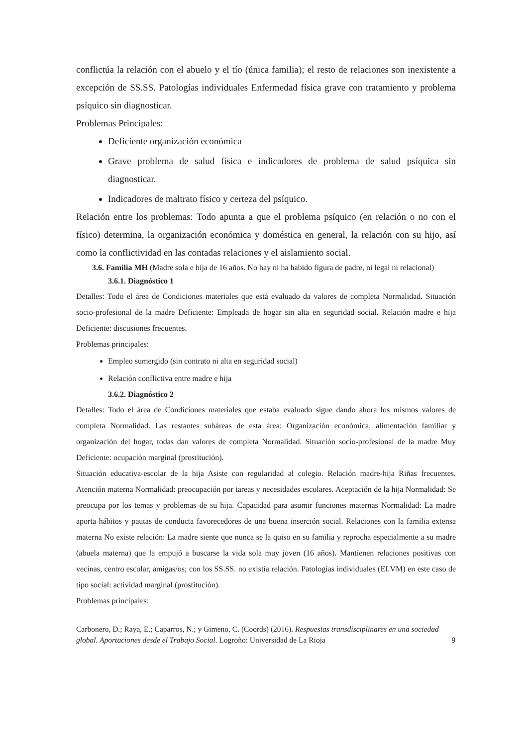conflictúa la relación con el abuelo y el tío (única familia); el resto de relaciones son inexistente a excepción de SS.SS. Patologías individuales Enfermedad física grave con tratamiento y problema psíquico sin diagnosticar.
Problemas Principales:
Deficiente organización económica
Grave problema de salud física e indicadores de problema de salud psíquica sin diagnosticar.
Indicadores de maltrato físico y certeza del psíquico.
Relación entre los problemas: Todo apunta a que el problema psíquico (en relación o no con el físico) determina, la organización económica y doméstica en general, la relación con su hijo, así como la conflictividad en las contadas relaciones y el aislamiento social.
3.6. Familia MH (Madre sola e hija de 16 años. No hay ni ha habido figura de padre, ni legal ni relacional)
3.6.1. Diagnóstico 1
Detalles: Todo el área de Condiciones materiales que está evaluado da valores de completa Normalidad. Situación socio-profesional de la madre Deficiente: Empleada de hogar sin alta en seguridad social. Relación madre e hija Deficiente: discusiones frecuentes.
Problemas principales:
Empleo sumergido (sin contrato ni alta en seguridad social)
Relación conflictiva entre madre e hija
3.6.2. Diagnóstico 2
Detalles: Todo el área de Condiciones materiales que estaba evaluado sigue dando ahora los mismos valores de completa Normalidad. Las restantes subáreas de esta área: Organización económica, alimentación familiar y organización del hogar, todas dan valores de completa Normalidad. Situación socio-profesional de la madre Muy Deficiente: ocupación marginal (prostitución).
Situación educativa-escolar de la hija Asiste con regularidad al colegio. Relación madre-hija Riñas frecuentes. Atención materna Normalidad: preocupación por tareas y necesidades escolares. Aceptación de la hija Normalidad: Se preocupa por los temas y problemas de su hija. Capacidad para asumir funciones maternas Normalidad: La madre aporta hábitos y pautas de conducta favorecedores de una buena inserción social. Relaciones con la familia extensa materna No existe relación: La madre siente que nunca se la quiso en su familia y reprocha especialmente a su madre (abuela materna) que la empujó a buscarse la vida sola muy joven (16 años). Mantienen relaciones positivas con vecinas, centro escolar, amigas/os; con los SS.SS. no existía relación. Patologías individuales (EI.VM) en este caso de tipo social: actividad marginal (prostitución).
Problemas principales:
Carbonero, D.; Raya, E.; Caparros, N.; y Gimeno, C. (Coords) (2016). Respuestas transdisciplinares en una sociedad global. Aportaciones desde el Trabajo Social. Logroño: Universidad de La Rioja
9